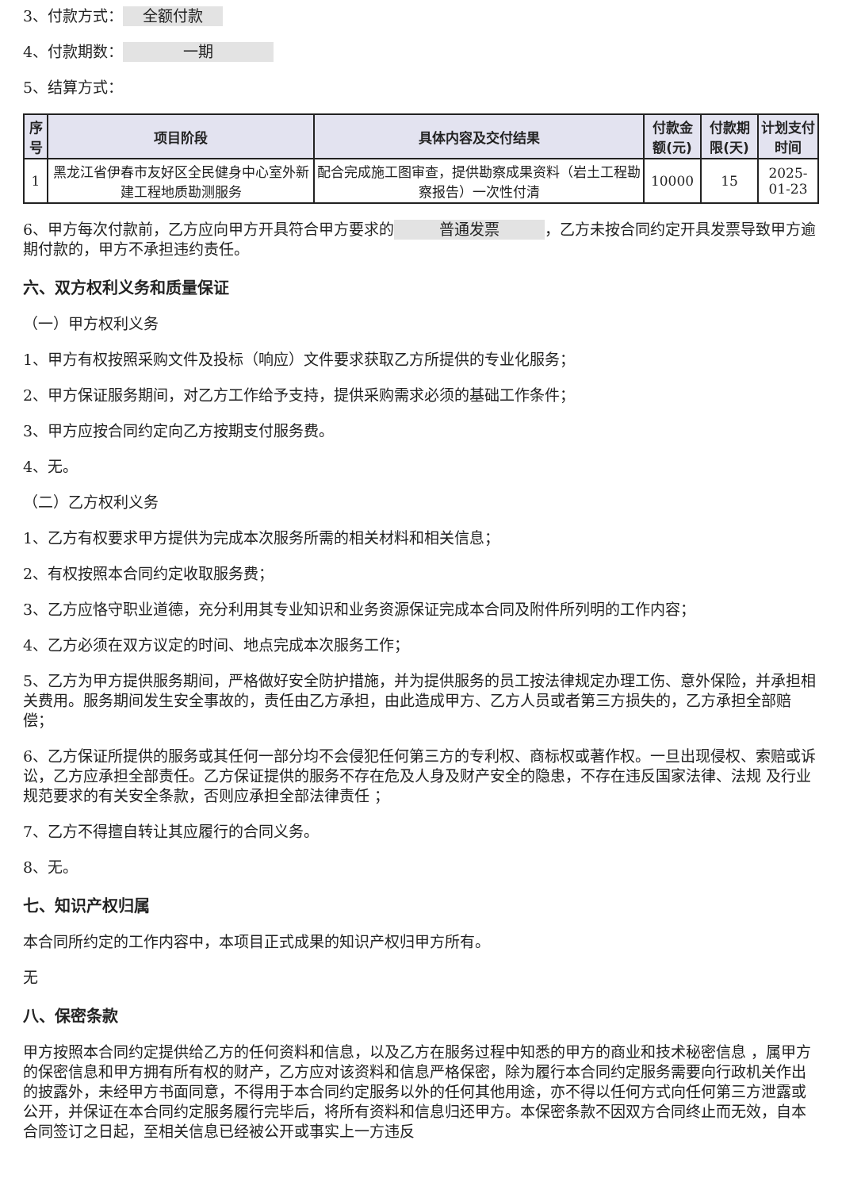3、付款方式： 全额付款
4、付款期数： 一期
5、结算方式：
| 序号 | 项目阶段 | 具体内容及交付结果 | 付款金额(元) | 付款期限(天) | 计划支付时间 |
| --- | --- | --- | --- | --- | --- |
| 1 | 黑龙江省伊春市友好区全民健身中心室外新建工程地质勘测服务 | 配合完成施工图审查，提供勘察成果资料（岩土工程勘察报告）一次性付清 | 10000 | 15 | 2025-01-23 |
6、甲方每次付款前，乙方应向甲方开具符合甲方要求的 普通发票 ，乙方未按合同约定开具发票导致甲方逾期付款的，甲方不承担违约责任。
六、双方权利义务和质量保证
（一）甲方权利义务
1、甲方有权按照采购文件及投标（响应）文件要求获取乙方所提供的专业化服务；
2、甲方保证服务期间，对乙方工作给予支持，提供采购需求必须的基础工作条件；
3、甲方应按合同约定向乙方按期支付服务费。
4、无。
（二）乙方权利义务
1、乙方有权要求甲方提供为完成本次服务所需的相关材料和相关信息；
2、有权按照本合同约定收取服务费；
3、乙方应恪守职业道德，充分利用其专业知识和业务资源保证完成本合同及附件所列明的工作内容；
4、乙方必须在双方议定的时间、地点完成本次服务工作；
5、乙方为甲方提供服务期间，严格做好安全防护措施，并为提供服务的员工按法律规定办理工伤、意外保险，并承担相关费用。服务期间发生安全事故的，责任由乙方承担，由此造成甲方、乙方人员或者第三方损失的，乙方承担全部赔偿；
6、乙方保证所提供的服务或其任何一部分均不会侵犯任何第三方的专利权、商标权或著作权。一旦出现侵权、索赔或诉讼，乙方应承担全部责任。乙方保证提供的服务不存在危及人身及财产安全的隐患，不存在违反国家法律、法规 及行业规范要求的有关安全条款，否则应承担全部法律责任 ；
7、乙方不得擅自转让其应履行的合同义务。
8、无。
七、知识产权归属
本合同所约定的工作内容中，本项目正式成果的知识产权归甲方所有。
无
八、保密条款
甲方按照本合同约定提供给乙方的任何资料和信息，以及乙方在服务过程中知悉的甲方的商业和技术秘密信息 ，属甲方的保密信息和甲方拥有所有权的财产，乙方应对该资料和信息严格保密，除为履行本合同约定服务需要向行政机关作出的披露外，未经甲方书面同意，不得用于本合同约定服务以外的任何其他用途，亦不得以任何方式向任何第三方泄露或公开，并保证在本合同约定服务履行完毕后，将所有资料和信息归还甲方。本保密条款不因双方合同终止而无效，自本合同签订之日起，至相关信息已经被公开或事实上一方违反